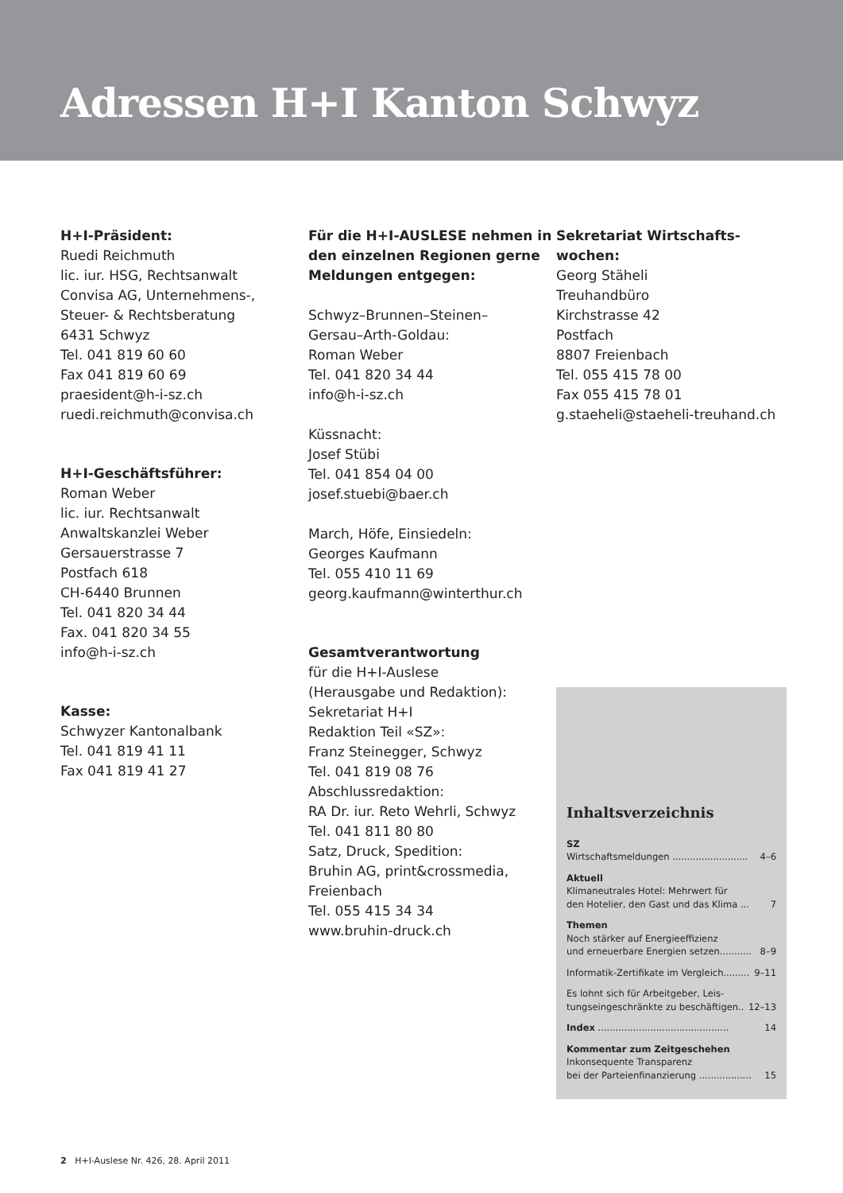Adressen H+I Kanton Schwyz
H+I-Präsident:
Ruedi Reichmuth
lic. iur. HSG, Rechtsanwalt
Convisa AG, Unternehmens-,
Steuer- & Rechtsberatung
6431 Schwyz
Tel. 041 819 60 60
Fax 041 819 60 69
praesident@h-i-sz.ch
ruedi.reichmuth@convisa.ch
H+I-Geschäftsführer:
Roman Weber
lic. iur. Rechtsanwalt
Anwaltskanzlei Weber
Gersauerstrasse 7
Postfach 618
CH-6440 Brunnen
Tel. 041 820 34 44
Fax. 041 820 34 55
info@h-i-sz.ch
Kasse:
Schwyzer Kantonalbank
Tel. 041 819 41 11
Fax 041 819 41 27
Für die H+I-AUSLESE nehmen in den einzelnen Regionen gerne Meldungen entgegen:
Schwyz–Brunnen–Steinen–
Gersau–Arth-Goldau:
Roman Weber
Tel. 041 820 34 44
info@h-i-sz.ch
Küssnacht:
Josef Stübi
Tel. 041 854 04 00
josef.stuebi@baer.ch
March, Höfe, Einsiedeln:
Georges Kaufmann
Tel. 055 410 11 69
georg.kaufmann@winterthur.ch
Gesamtverantwortung
für die H+I-Auslese
(Herausgabe und Redaktion):
Sekretariat H+I
Redaktion Teil «SZ»:
Franz Steinegger, Schwyz
Tel. 041 819 08 76
Abschlussredaktion:
RA Dr. iur. Reto Wehrli, Schwyz
Tel. 041 811 80 80
Satz, Druck, Spedition:
Bruhin AG, print&crossmedia,
Freienbach
Tel. 055 415 34 34
www.bruhin-druck.ch
Sekretariat Wirtschafts-
wochen:
Georg Stäheli
Treuhandbüro
Kirchstrasse 42
Postfach
8807 Freienbach
Tel. 055 415 78 00
Fax 055 415 78 01
g.staeheli@staeheli-treuhand.ch
Inhaltsverzeichnis
SZ
Wirtschaftsmeldungen .......................... 4–6
Aktuell
Klimaneutrales Hotel: Mehrwert für
den Hotelier, den Gast und das Klima ... 7
Themen
Noch stärker auf Energieeffizienz
und erneuerbare Energien setzen........... 8–9
Informatik-Zertifikate im Vergleich......... 9–11
Es lohnt sich für Arbeitgeber, Leis-
tungseingeschränkte zu beschäftigen.. 12–13
Index ............................................. 14
Kommentar zum Zeitgeschehen
Inkonsequente Transparenz
bei der Parteienfinanzierung .................. 15
2 H+I-Auslese Nr. 426, 28. April 2011